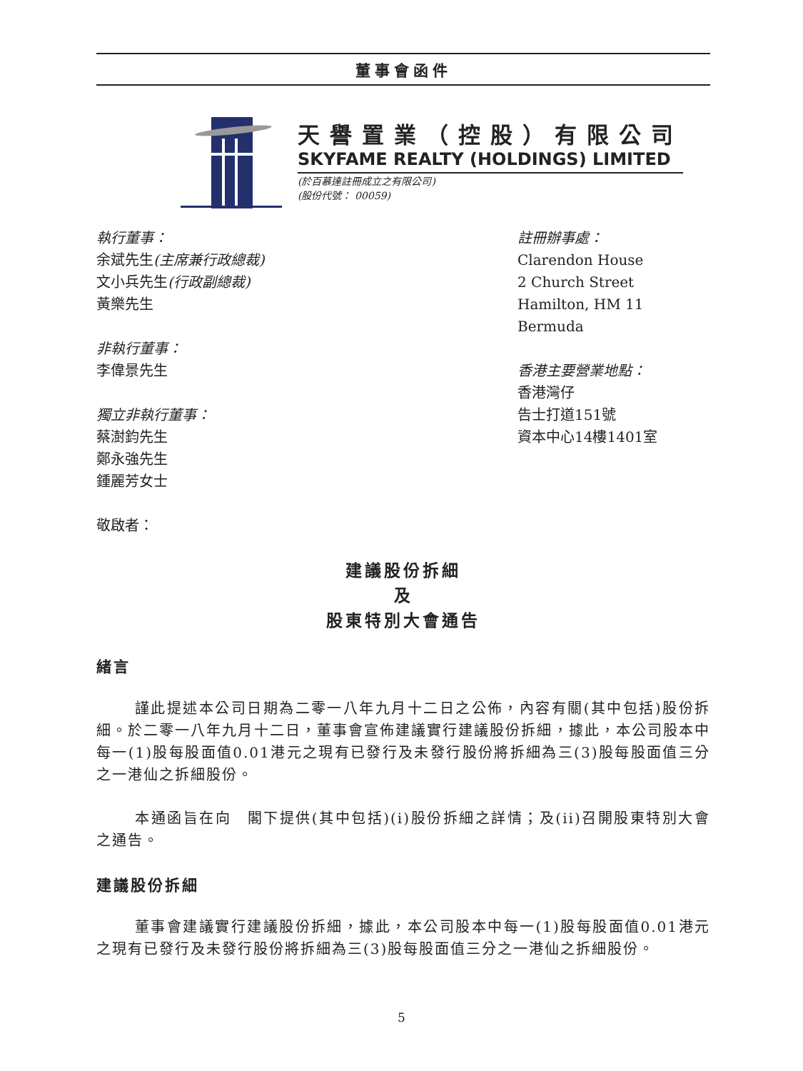董事會函件
天譽置業（控股）有限公司
SKYFAME REALTY (HOLDINGS) LIMITED
(於百慕達註冊成立之有限公司)
(股份代號： 00059)
執行董事：
余斌先生(主席兼行政總裁)
文小兵先生(行政副總裁)
黃樂先生
非執行董事：
李偉景先生
獨立非執行董事：
蔡澍鈞先生
鄭永強先生
鍾麗芳女士
敬啟者：
註冊辦事處：
Clarendon House
2 Church Street
Hamilton, HM 11
Bermuda
香港主要營業地點：
香港灣仔
告士打道151號
資本中心14樓1401室
建議股份拆細
及
股東特別大會通告
緒言
謹此提述本公司日期為二零一八年九月十二日之公佈，內容有關(其中包括)股份拆細。於二零一八年九月十二日，董事會宣佈建議實行建議股份拆細，據此，本公司股本中每一(1)股每股面值0.01港元之現有已發行及未發行股份將拆細為三(3)股每股面值三分之一港仙之拆細股份。
本通函旨在向　閣下提供(其中包括)(i)股份拆細之詳情；及(ii)召開股東特別大會之通告。
建議股份拆細
董事會建議實行建議股份拆細，據此，本公司股本中每一(1)股每股面值0.01港元之現有已發行及未發行股份將拆細為三(3)股每股面值三分之一港仙之拆細股份。
5